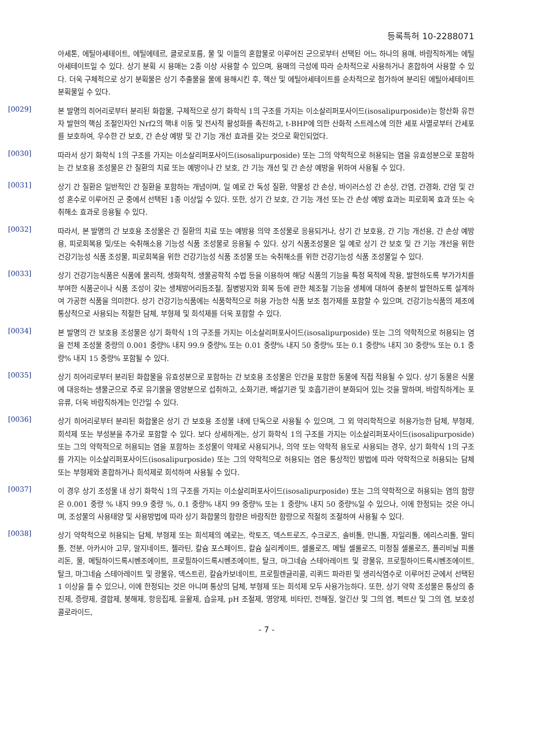등록특허 10-2288071
아세톤, 에틸아세테이트, 에틸에테르, 클로로포름, 물 및 이들의 혼합물로 이루어진 군으로부터 선택된 어느 하나의 용매, 바람직하게는 에틸아세테이트일 수 있다. 상기 분획 시 용매는 2종 이상 사용할 수 있으며, 용매의 극성에 따라 순차적으로 사용하거나 혼합하여 사용할 수 있다. 더욱 구체적으로 상기 분획물은 상기 추출물을 물에 용해시킨 후, 헥산 및 에틸아세테이트를 순차적으로 첨가하여 분리된 에틸아세테이트 분획물일 수 있다.
[0029]
본 발명의 히어리로부터 분리된 화합물, 구체적으로 상기 화학식 1의 구조를 가지는 이소살리퍼포사이드(isosalipurposide)는 항산화 유전자 발현의 핵심 조절인자인 Nrf2의 핵내 이동 및 전사적 활성화를 촉진하고, t-BHP에 의한 산화적 스트레스에 의한 세포 사멸로부터 간세포를 보호하여, 우수한 간 보호, 간 손상 예방 및 간 기능 개선 효과를 갖는 것으로 확인되었다.
[0030]
따라서 상기 화학식 1의 구조를 가지는 이소살리퍼포사이드(isosalipurposide) 또는 그의 약학적으로 허용되는 염을 유효성분으로 포함하는 간 보호용 조성물은 간 질환의 치료 또는 예방이나 간 보호, 간 기능 개선 및 간 손상 예방을 위하여 사용될 수 있다.
[0031]
상기 간 질환은 일반적인 간 질환을 포함하는 개념이며, 일 예로 간 독성 질환, 약물성 간 손상, 바이러스성 간 손상, 간염, 간경화, 간암 및 간성 혼수로 이루어진 군 중에서 선택된 1종 이상일 수 있다. 또한, 상기 간 보호, 간 기능 개선 또는 간 손상 예방 효과는 피로회복 효과 또는 숙취해소 효과로 응용될 수 있다.
[0032]
따라서, 본 발명의 간 보호용 조성물은 간 질환의 치료 또는 예방용 의약 조성물로 응용되거나, 상기 간 보호용, 간 기능 개선용, 간 손상 예방용, 피로회복용 및/또는 숙취해소용 기능성 식품 조성물로 응용될 수 있다. 상기 식품조성물은 일 예로 상기 간 보호 및 간 기능 개선을 위한 건강기능성 식품 조성물, 피로회복을 위한 건강기능성 식품 조성물 또는 숙취해소를 위한 건강기능성 식품 조성물일 수 있다.
[0033]
상기 건강기능식품은 식품에 물리적, 생화학적, 생물공학적 수법 등을 이용하여 해당 식품의 기능을 특정 목적에 작용, 발현하도록 부가가치를 부여한 식품군이나 식품 조성이 갖는 생체방어리듬조절, 질병방지와 회복 등에 관한 체조절 기능을 생체에 대하여 충분히 발현하도록 설계하여 가공한 식품을 의미한다. 상기 건강기능식품에는 식품학적으로 허용 가능한 식품 보조 첨가제를 포함할 수 있으며, 건강기능식품의 제조에 통상적으로 사용되는 적절한 담체, 부형제 및 희석제를 더욱 포함할 수 있다.
[0034]
본 발명의 간 보호용 조성물은 상기 화학식 1의 구조를 가지는 이소살리퍼포사이드(isosalipurposide) 또는 그의 약학적으로 허용되는 염을 전체 조성물 중량의 0.001 중량% 내지 99.9 중량% 또는 0.01 중량% 내지 50 중량% 또는 0.1 중량% 내지 30 중량% 또는 0.1 중량% 내지 15 중량% 포함될 수 있다.
[0035]
상기 히어리로부터 분리된 화합물을 유효성분으로 포함하는 간 보호용 조성물은 인간을 포함한 동물에 직접 적용될 수 있다. 상기 동물은 식물에 대응하는 생물군으로 주로 유기물을 영양분으로 섭취하고, 소화기관, 배설기관 및 호흡기관이 분화되어 있는 것을 말하며, 바람직하게는 포유류, 더욱 바람직하게는 인간일 수 있다.
[0036]
상기 히어리로부터 분리된 화합물은 상기 간 보호용 조성물 내에 단독으로 사용될 수 있으며, 그 외 약리학적으로 허용가능한 담체, 부형제, 희석제 또는 부성분을 추가로 포함할 수 있다. 보다 상세하게는, 상기 화학식 1의 구조를 가지는 이소살리퍼포사이드(isosalipurposide) 또는 그의 약학적으로 허용되는 염을 포함하는 조성물이 약제로 사용되거나, 의약 또는 약학적 용도로 사용되는 경우, 상기 화학식 1의 구조를 가지는 이소살리퍼포사이드(isosalipurposide) 또는 그의 약학적으로 허용되는 염은 통상적인 방법에 따라 약학적으로 허용되는 담체 또는 부형제와 혼합하거나 희석제로 희석하여 사용될 수 있다.
[0037]
이 경우 상기 조성물 내 상기 화학식 1의 구조를 가지는 이소살리퍼포사이드(isosalipurposide) 또는 그의 약학적으로 허용되는 염의 함량은 0.001 중량 % 내지 99.9 중량 %, 0.1 중량% 내지 99 중량% 또는 1 중량% 내지 50 중량%일 수 있으나, 이에 한정되는 것은 아니며, 조성물의 사용태양 및 사용방법에 따라 상기 화합물의 함량은 바람직한 함량으로 적절히 조절하여 사용될 수 있다.
[0038]
상기 약학적으로 허용되는 담체, 부형제 또는 희석제의 예로는, 락토즈, 덱스트로즈, 수크로즈, 솔비톨, 만니톨, 자일리톨, 에리스리톨, 말티톨, 전분, 아카시아 고무, 알지네이트, 젤라틴, 칼슘 포스페이트, 칼슘 실리케이트, 셀룰로즈, 메틸 셀룰로즈, 미정질 셀룰로즈, 폴리비닐 피롤리돈, 물, 메틸하이드록시벤조에이트, 프로필하이드록시벤조에이트, 탈크, 마그네슘 스테아레이트 및 광물유, 프로필하이드록시벤조에이트, 탈크, 마그네슘 스테아레이트 및 광물유, 덱스트린, 칼슘카보네이트, 프로필렌글리콜, 리퀴드 파라핀 및 생리식염수로 이루어진 군에서 선택된 1 이상을 들 수 있으나, 이에 한정되는 것은 아니며 통상의 담체, 부형제 또는 희석제 모두 사용가능하다. 또한, 상기 약학 조성물은 통상의 충진제, 증량제, 결합제, 붕해제, 항응집제, 윤활제, 습윤제, pH 조절제, 영양제, 비타민, 전해질, 알긴산 및 그의 염, 펙트산 및 그의 염, 보호성 콜로라이드,
- 7 -